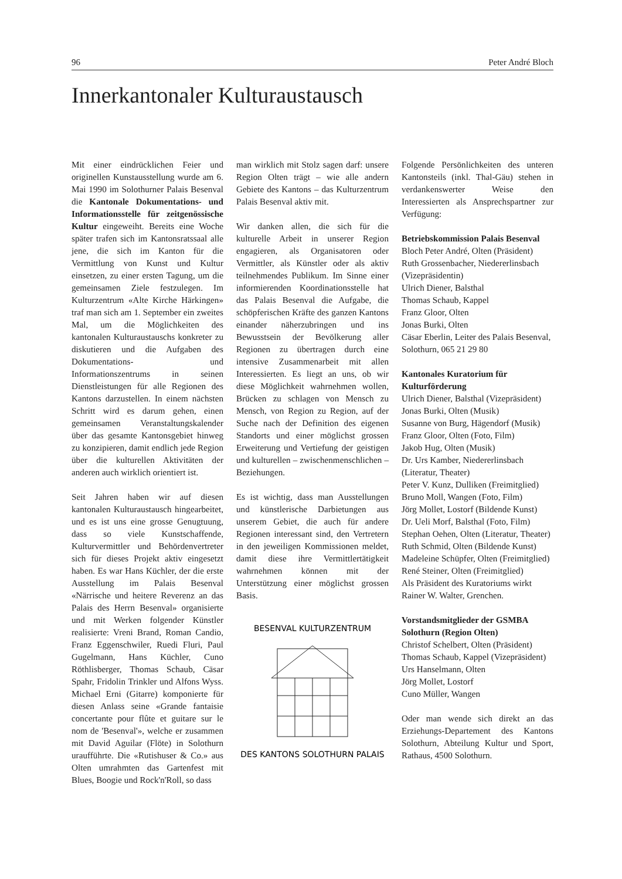96 Peter André Bloch
Innerkantonaler Kulturaustausch
Mit einer eindrücklichen Feier und originellen Kunstausstellung wurde am 6. Mai 1990 im Solothurner Palais Besenval die Kantonale Dokumentations- und Informationsstelle für zeitgenössische Kultur eingeweiht. Bereits eine Woche später trafen sich im Kantonsratssaal alle jene, die sich im Kanton für die Vermittlung von Kunst und Kultur einsetzen, zu einer ersten Tagung, um die gemeinsamen Ziele festzulegen. Im Kulturzentrum «Alte Kirche Härkingen» traf man sich am 1. September ein zweites Mal, um die Möglichkeiten des kantonalen Kulturaustauschs konkreter zu diskutieren und die Aufgaben des Dokumentations- und Informationszentrums in seinen Dienstleistungen für alle Regionen des Kantons darzustellen. In einem nächsten Schritt wird es darum gehen, einen gemeinsamen Veranstaltungskalender über das gesamte Kantonsgebiet hinweg zu konzipieren, damit endlich jede Region über die kulturellen Aktivitäten der anderen auch wirklich orientiert ist.
Seit Jahren haben wir auf diesen kantonalen Kulturaustausch hingearbeitet, und es ist uns eine grosse Genugtuung, dass so viele Kunstschaffende, Kulturvermittler und Behördenvertreter sich für dieses Projekt aktiv eingesetzt haben. Es war Hans Küchler, der die erste Ausstellung im Palais Besenval «Närrische und heitere Reverenz an das Palais des Herrn Besenval» organisierte und mit Werken folgender Künstler realisierte: Vreni Brand, Roman Candio, Franz Eggenschwiler, Ruedi Fluri, Paul Gugelmann, Hans Küchler, Cuno Röthlisberger, Thomas Schaub, Cäsar Spahr, Fridolin Trinkler und Alfons Wyss. Michael Erni (Gitarre) komponierte für diesen Anlass seine «Grande fantaisie concertante pour flûte et guitare sur le nom de 'Besenval'», welche er zusammen mit David Aguilar (Flöte) in Solothurn uraufführte. Die «Rutishuser & Co.» aus Olten umrahmten das Gartenfest mit Blues, Boogie und Rock'n'Roll, so dass
man wirklich mit Stolz sagen darf: unsere Region Olten trägt – wie alle andern Gebiete des Kantons – das Kulturzentrum Palais Besenval aktiv mit.
Wir danken allen, die sich für die kulturelle Arbeit in unserer Region engagieren, als Organisatoren oder Vermittler, als Künstler oder als aktiv teilnehmendes Publikum. Im Sinne einer informierenden Koordinationsstelle hat das Palais Besenval die Aufgabe, die schöpferischen Kräfte des ganzen Kantons einander näherzubringen und ins Bewusstsein der Bevölkerung aller Regionen zu übertragen durch eine intensive Zusammenarbeit mit allen Interessierten. Es liegt an uns, ob wir diese Möglichkeit wahrnehmen wollen, Brücken zu schlagen von Mensch zu Mensch, von Region zu Region, auf der Suche nach der Definition des eigenen Standorts und einer möglichst grossen Erweiterung und Vertiefung der geistigen und kulturellen – zwischenmenschlichen – Beziehungen.
Es ist wichtig, dass man Ausstellungen und künstlerische Darbietungen aus unserem Gebiet, die auch für andere Regionen interessant sind, den Vertretern in den jeweiligen Kommissionen meldet, damit diese ihre Vermittlertätigkeit wahrnehmen können mit der Unterstützung einer möglichst grossen Basis.
BESENVAL KULTURZENTRUM
DES KANTONS SOLOTHURN PALAIS
Folgende Persönlichkeiten des unteren Kantonsteils (inkl. Thal-Gäu) stehen in verdankenswerter Weise den Interessierten als Ansprechspartner zur Verfügung:
Betriebskommission Palais Besenval
Bloch Peter André, Olten (Präsident)
Ruth Grossenbacher, Niedererlinsbach (Vizepräsidentin)
Ulrich Diener, Balsthal
Thomas Schaub, Kappel
Franz Gloor, Olten
Jonas Burki, Olten
Cäsar Eberlin, Leiter des Palais Besenval, Solothurn, 065 21 29 80
Kantonales Kuratorium für Kulturförderung
Ulrich Diener, Balsthal (Vizepräsident)
Jonas Burki, Olten (Musik)
Susanne von Burg, Hägendorf (Musik)
Franz Gloor, Olten (Foto, Film)
Jakob Hug, Olten (Musik)
Dr. Urs Kamber, Niedererlinsbach (Literatur, Theater)
Peter V. Kunz, Dulliken (Freimitglied)
Bruno Moll, Wangen (Foto, Film)
Jörg Mollet, Lostorf (Bildende Kunst)
Dr. Ueli Morf, Balsthal (Foto, Film)
Stephan Oehen, Olten (Literatur, Theater)
Ruth Schmid, Olten (Bildende Kunst)
Madeleine Schüpfer, Olten (Freimitglied)
René Steiner, Olten (Freimitglied)
Als Präsident des Kuratoriums wirkt Rainer W. Walter, Grenchen.
Vorstandsmitglieder der GSMBA Solothurn (Region Olten)
Christof Schelbert, Olten (Präsident)
Thomas Schaub, Kappel (Vizepräsident)
Urs Hanselmann, Olten
Jörg Mollet, Lostorf
Cuno Müller, Wangen
Oder man wende sich direkt an das Erziehungs-Departement des Kantons Solothurn, Abteilung Kultur und Sport, Rathaus, 4500 Solothurn.